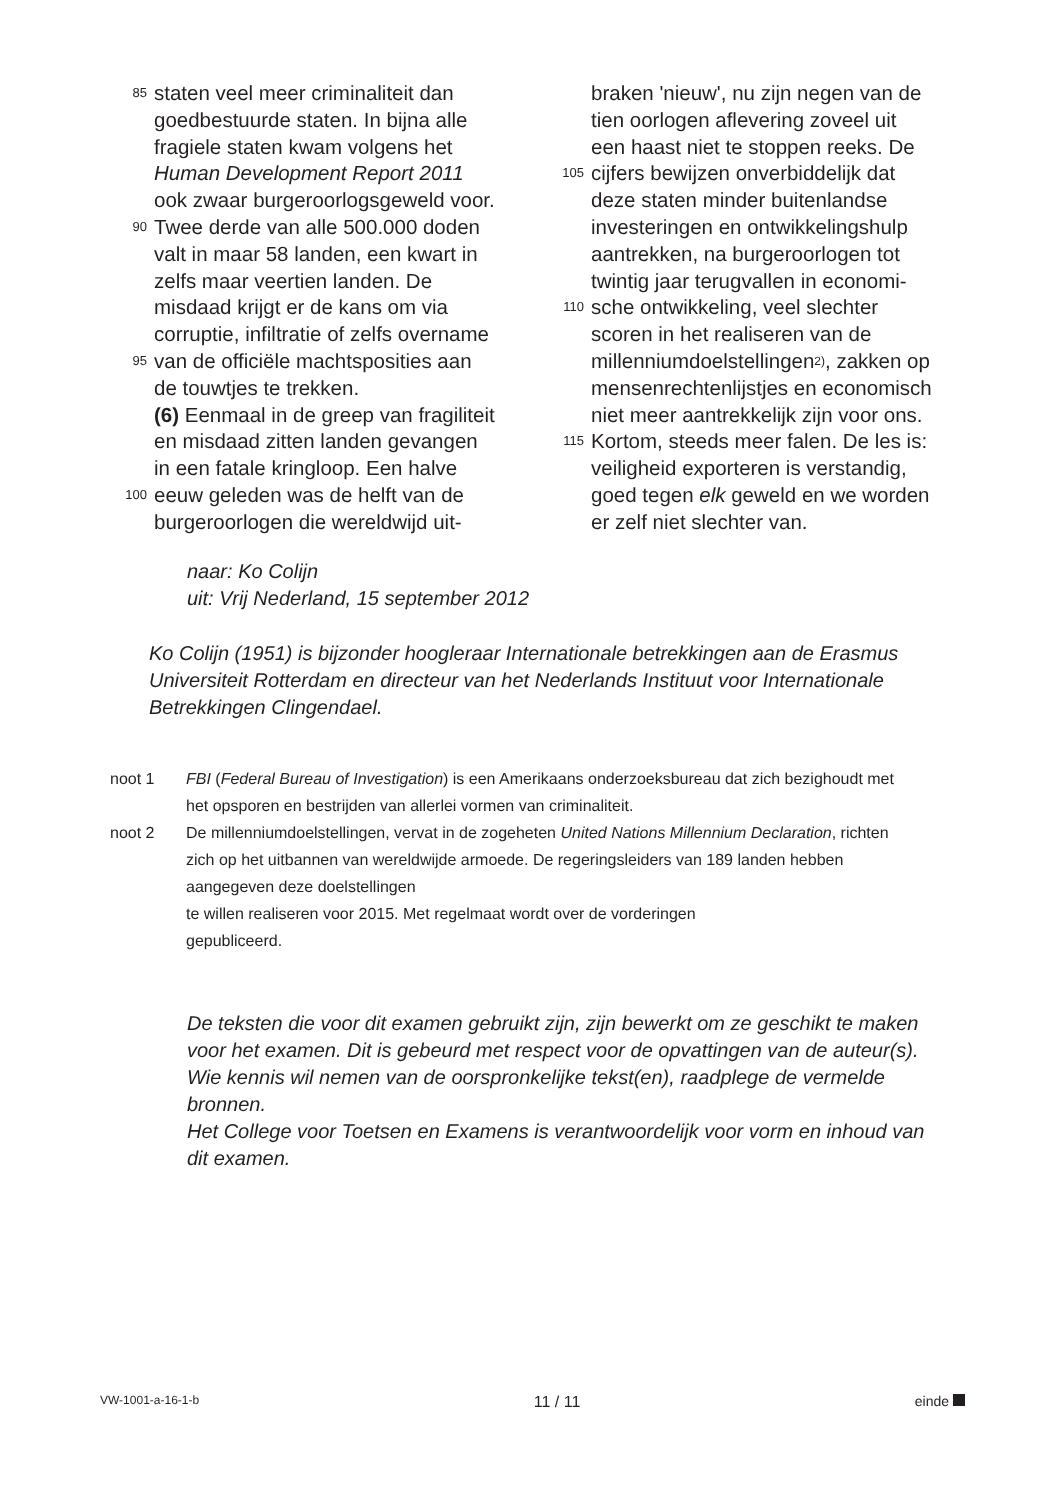85 staten veel meer criminaliteit dan
goedbestuurde staten. In bijna alle
fragiele staten kwam volgens het
Human Development Report 2011
ook zwaar burgeroorlogsgeweld voor.
90 Twee derde van alle 500.000 doden
valt in maar 58 landen, een kwart in
zelfs maar veertien landen. De
misdaad krijgt er de kans om via
corruptie, infiltratie of zelfs overname
95 van de officiële machtsposities aan
de touwtjes te trekken.
(6) Eenmaal in de greep van fragiliteit
en misdaad zitten landen gevangen
in een fatale kringloop. Een halve
100 eeuw geleden was de helft van de
burgeroorlogen die wereldwijd uit-
braken 'nieuw', nu zijn negen van de
tien oorlogen aflevering zoveel uit
een haast niet te stoppen reeks. De
105 cijfers bewijzen onverbiddelijk dat
deze staten minder buitenlandse
investeringen en ontwikkelingshulp
aantrekken, na burgeroorlogen tot
twintig jaar terugvallen in economi-
110 sche ontwikkeling, veel slechter
scoren in het realiseren van de
millenniumdoelstellingen<sup>2)</sup>, zakken op
mensenrechtenlijstjes en economisch
niet meer aantrekkelijk zijn voor ons.
115 Kortom, steeds meer falen. De les is:
veiligheid exporteren is verstandig,
goed tegen elk geweld en we worden
er zelf niet slechter van.
naar: Ko Colijn
uit: Vrij Nederland, 15 september 2012
Ko Colijn (1951) is bijzonder hoogleraar Internationale betrekkingen aan de Erasmus Universiteit Rotterdam en directeur van het Nederlands Instituut voor Internationale Betrekkingen Clingendael.
noot 1 FBI (Federal Bureau of Investigation) is een Amerikaans onderzoeksbureau dat zich bezighoudt met het opsporen en bestrijden van allerlei vormen van criminaliteit.
noot 2 De millenniumdoelstellingen, vervat in de zogeheten United Nations Millennium Declaration, richten zich op het uitbannen van wereldwijde armoede. De regeringsleiders van 189 landen hebben aangegeven deze doelstellingen
te willen realiseren voor 2015. Met regelmaat wordt over de vorderingen
gepubliceerd.
De teksten die voor dit examen gebruikt zijn, zijn bewerkt om ze geschikt te maken voor het examen. Dit is gebeurd met respect voor de opvattingen van de auteur(s). Wie kennis wil nemen van de oorspronkelijke tekst(en), raadplege de vermelde bronnen.
Het College voor Toetsen en Examens is verantwoordelijk voor vorm en inhoud van dit examen.
VW-1001-a-16-1-b 11 / 11 einde